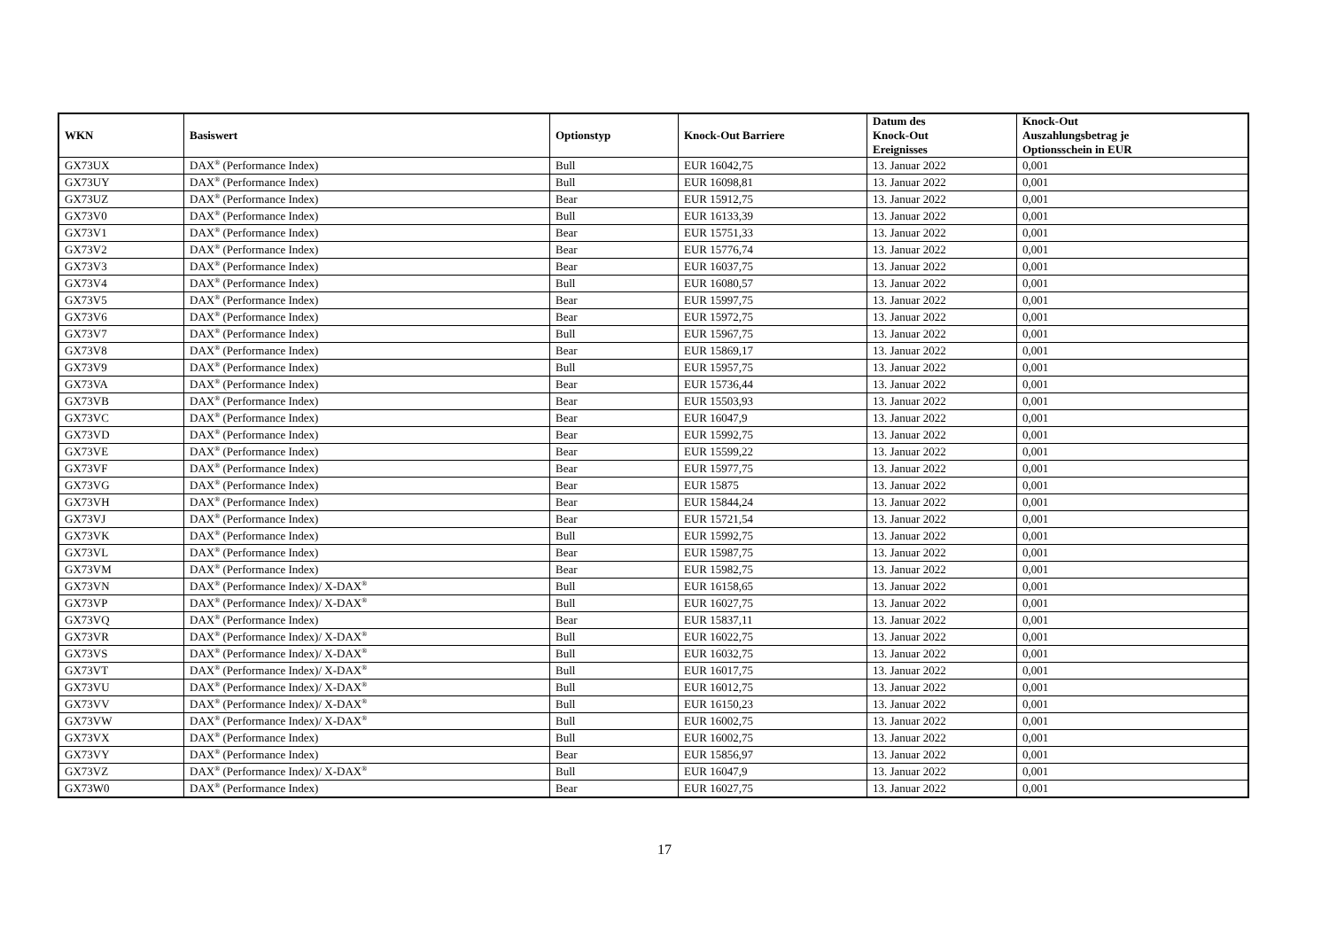| WKN | Basiswert | Optionstyp | Knock-Out Barriere | Datum des Knock-Out Ereignisses | Knock-Out Auszahlungsbetrag je Optionsschein in EUR |
| --- | --- | --- | --- | --- | --- |
| GX73UX | DAX<sup>®</sup> (Performance Index) | Bull | EUR 16042,75 | 13. Januar 2022 | 0,001 |
| GX73UY | DAX<sup>®</sup> (Performance Index) | Bull | EUR 16098,81 | 13. Januar 2022 | 0,001 |
| GX73UZ | DAX<sup>®</sup> (Performance Index) | Bear | EUR 15912,75 | 13. Januar 2022 | 0,001 |
| GX73V0 | DAX<sup>®</sup> (Performance Index) | Bull | EUR 16133,39 | 13. Januar 2022 | 0,001 |
| GX73V1 | DAX<sup>®</sup> (Performance Index) | Bear | EUR 15751,33 | 13. Januar 2022 | 0,001 |
| GX73V2 | DAX<sup>®</sup> (Performance Index) | Bear | EUR 15776,74 | 13. Januar 2022 | 0,001 |
| GX73V3 | DAX<sup>®</sup> (Performance Index) | Bear | EUR 16037,75 | 13. Januar 2022 | 0,001 |
| GX73V4 | DAX<sup>®</sup> (Performance Index) | Bull | EUR 16080,57 | 13. Januar 2022 | 0,001 |
| GX73V5 | DAX<sup>®</sup> (Performance Index) | Bear | EUR 15997,75 | 13. Januar 2022 | 0,001 |
| GX73V6 | DAX<sup>®</sup> (Performance Index) | Bear | EUR 15972,75 | 13. Januar 2022 | 0,001 |
| GX73V7 | DAX<sup>®</sup> (Performance Index) | Bull | EUR 15967,75 | 13. Januar 2022 | 0,001 |
| GX73V8 | DAX<sup>®</sup> (Performance Index) | Bear | EUR 15869,17 | 13. Januar 2022 | 0,001 |
| GX73V9 | DAX<sup>®</sup> (Performance Index) | Bull | EUR 15957,75 | 13. Januar 2022 | 0,001 |
| GX73VA | DAX<sup>®</sup> (Performance Index) | Bear | EUR 15736,44 | 13. Januar 2022 | 0,001 |
| GX73VB | DAX<sup>®</sup> (Performance Index) | Bear | EUR 15503,93 | 13. Januar 2022 | 0,001 |
| GX73VC | DAX<sup>®</sup> (Performance Index) | Bear | EUR 16047,9 | 13. Januar 2022 | 0,001 |
| GX73VD | DAX<sup>®</sup> (Performance Index) | Bear | EUR 15992,75 | 13. Januar 2022 | 0,001 |
| GX73VE | DAX<sup>®</sup> (Performance Index) | Bear | EUR 15599,22 | 13. Januar 2022 | 0,001 |
| GX73VF | DAX<sup>®</sup> (Performance Index) | Bear | EUR 15977,75 | 13. Januar 2022 | 0,001 |
| GX73VG | DAX<sup>®</sup> (Performance Index) | Bear | EUR 15875 | 13. Januar 2022 | 0,001 |
| GX73VH | DAX<sup>®</sup> (Performance Index) | Bear | EUR 15844,24 | 13. Januar 2022 | 0,001 |
| GX73VJ | DAX<sup>®</sup> (Performance Index) | Bear | EUR 15721,54 | 13. Januar 2022 | 0,001 |
| GX73VK | DAX<sup>®</sup> (Performance Index) | Bull | EUR 15992,75 | 13. Januar 2022 | 0,001 |
| GX73VL | DAX<sup>®</sup> (Performance Index) | Bear | EUR 15987,75 | 13. Januar 2022 | 0,001 |
| GX73VM | DAX<sup>®</sup> (Performance Index) | Bear | EUR 15982,75 | 13. Januar 2022 | 0,001 |
| GX73VN | DAX<sup>®</sup> (Performance Index)/ X-DAX<sup>®</sup> | Bull | EUR 16158,65 | 13. Januar 2022 | 0,001 |
| GX73VP | DAX<sup>®</sup> (Performance Index)/ X-DAX<sup>®</sup> | Bull | EUR 16027,75 | 13. Januar 2022 | 0,001 |
| GX73VQ | DAX<sup>®</sup> (Performance Index) | Bear | EUR 15837,11 | 13. Januar 2022 | 0,001 |
| GX73VR | DAX<sup>®</sup> (Performance Index)/ X-DAX<sup>®</sup> | Bull | EUR 16022,75 | 13. Januar 2022 | 0,001 |
| GX73VS | DAX<sup>®</sup> (Performance Index)/ X-DAX<sup>®</sup> | Bull | EUR 16032,75 | 13. Januar 2022 | 0,001 |
| GX73VT | DAX<sup>®</sup> (Performance Index)/ X-DAX<sup>®</sup> | Bull | EUR 16017,75 | 13. Januar 2022 | 0,001 |
| GX73VU | DAX<sup>®</sup> (Performance Index)/ X-DAX<sup>®</sup> | Bull | EUR 16012,75 | 13. Januar 2022 | 0,001 |
| GX73VV | DAX<sup>®</sup> (Performance Index)/ X-DAX<sup>®</sup> | Bull | EUR 16150,23 | 13. Januar 2022 | 0,001 |
| GX73VW | DAX<sup>®</sup> (Performance Index)/ X-DAX<sup>®</sup> | Bull | EUR 16002,75 | 13. Januar 2022 | 0,001 |
| GX73VX | DAX<sup>®</sup> (Performance Index) | Bull | EUR 16002,75 | 13. Januar 2022 | 0,001 |
| GX73VY | DAX<sup>®</sup> (Performance Index) | Bear | EUR 15856,97 | 13. Januar 2022 | 0,001 |
| GX73VZ | DAX<sup>®</sup> (Performance Index)/ X-DAX<sup>®</sup> | Bull | EUR 16047,9 | 13. Januar 2022 | 0,001 |
| GX73W0 | DAX<sup>®</sup> (Performance Index) | Bear | EUR 16027,75 | 13. Januar 2022 | 0,001 |
17